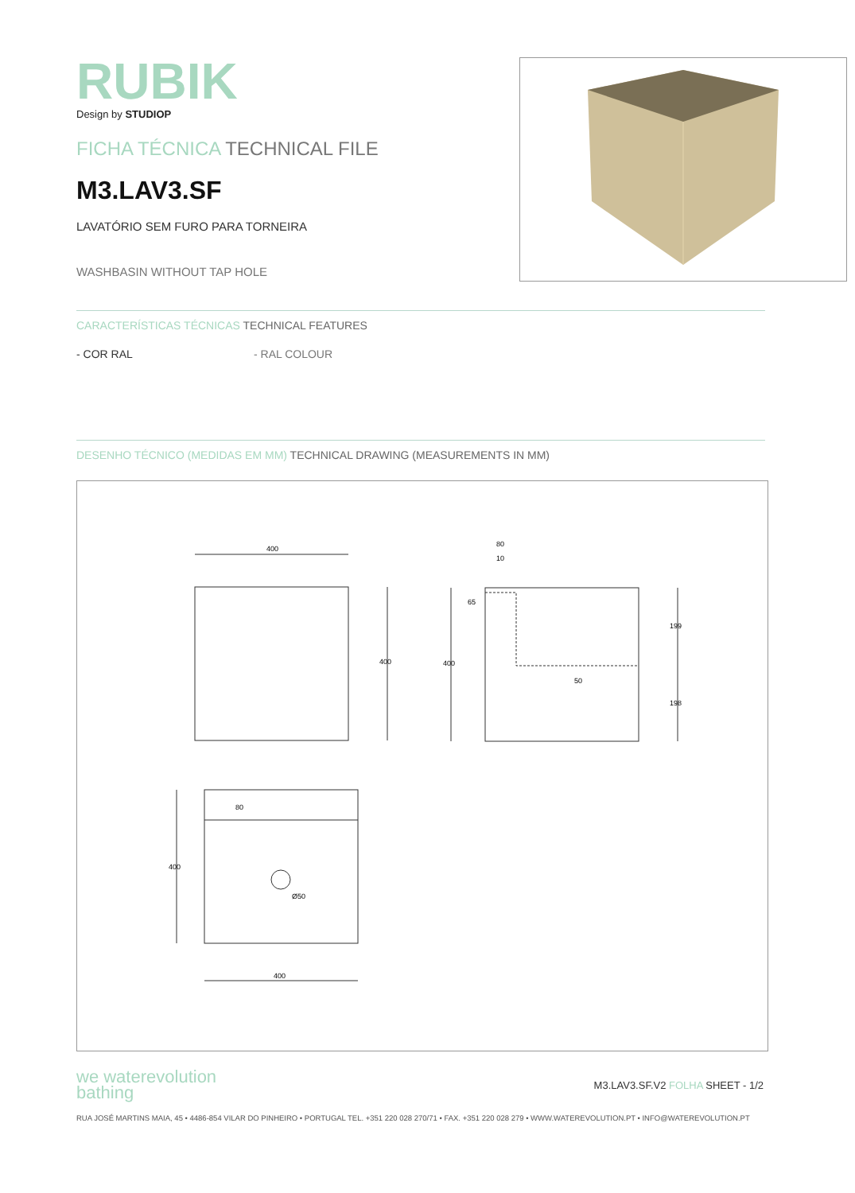RUBIK
Design by STUDIOP
FICHA TÉCNICA TECHNICAL FILE
M3.LAV3.SF
LAVATÓRIO SEM FURO PARA TORNEIRA
WASHBASIN WITHOUT TAP HOLE
CARACTERÍSTICAS TÉCNICAS TECHNICAL FEATURES
- COR RAL - RAL COLOUR
DESENHO TÉCNICO (MEDIDAS EM MM) TECHNICAL DRAWING (MEASUREMENTS IN MM)
400
400
400
199
198
10
80
65
50
400
80
Ø50
400
we waterevolution
bathing
M3.LAV3.SF.V2 FOLHA SHEET - 1/2
RUA JOSÉ MARTINS MAIA, 45 • 4486-854 VILAR DO PINHEIRO • PORTUGAL TEL. +351 220 028 270/71 • FAX. +351 220 028 279 • WWW.WATEREVOLUTION.PT • INFO@WATEREVOLUTION.PT